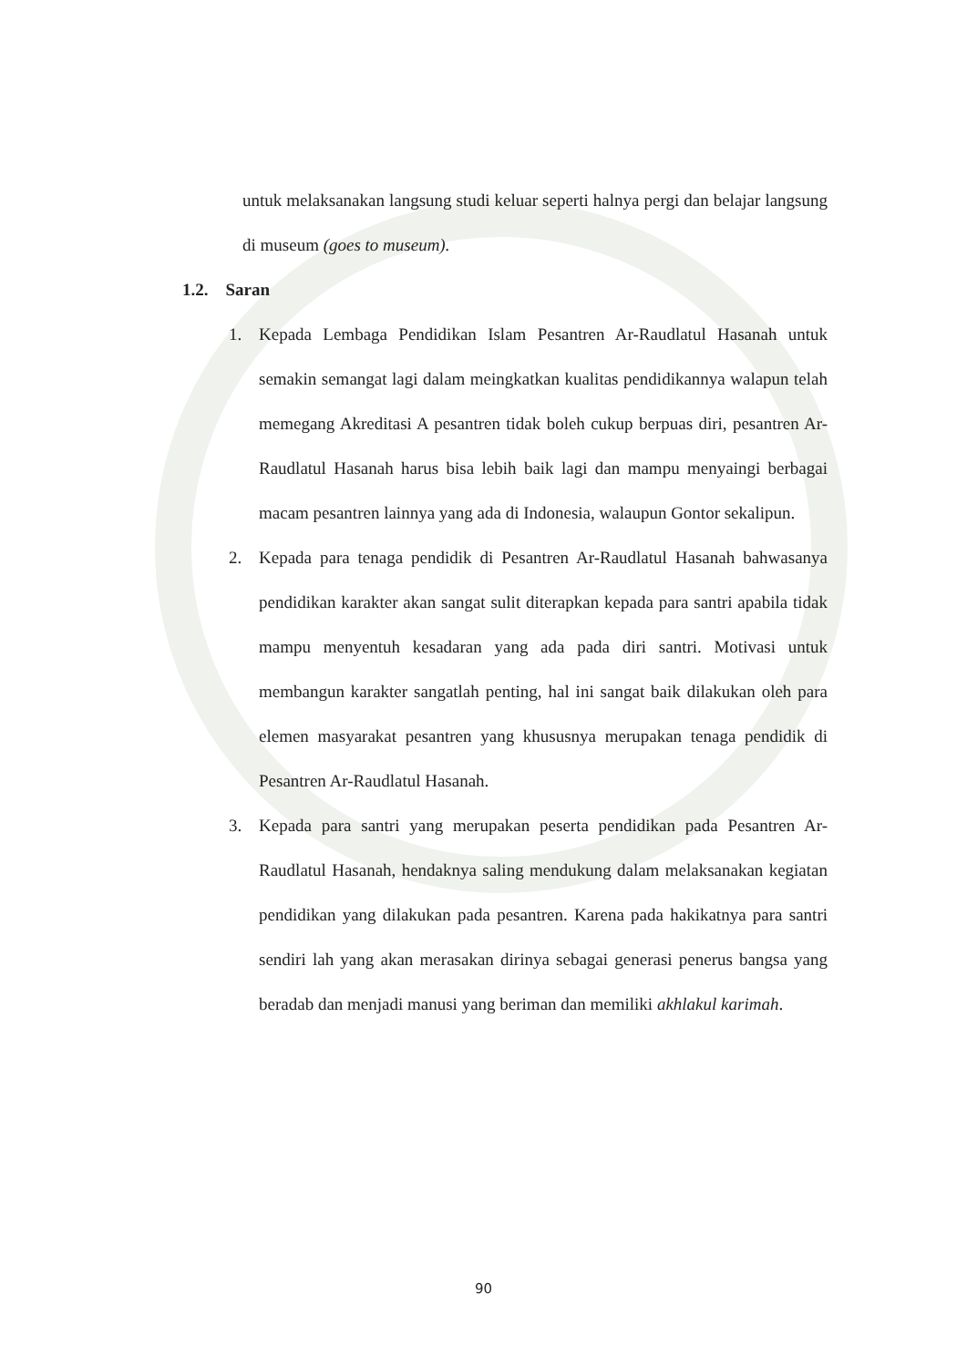untuk melaksanakan langsung studi keluar seperti halnya pergi dan belajar langsung di museum (goes to museum).
1.2. Saran
1. Kepada Lembaga Pendidikan Islam Pesantren Ar-Raudlatul Hasanah untuk semakin semangat lagi dalam meingkatkan kualitas pendidikannya walapun telah memegang Akreditasi A pesantren tidak boleh cukup berpuas diri, pesantren Ar-Raudlatul Hasanah harus bisa lebih baik lagi dan mampu menyaingi berbagai macam pesantren lainnya yang ada di Indonesia, walaupun Gontor sekalipun.
2. Kepada para tenaga pendidik di Pesantren Ar-Raudlatul Hasanah bahwasanya pendidikan karakter akan sangat sulit diterapkan kepada para santri apabila tidak mampu menyentuh kesadaran yang ada pada diri santri. Motivasi untuk membangun karakter sangatlah penting, hal ini sangat baik dilakukan oleh para elemen masyarakat pesantren yang khususnya merupakan tenaga pendidik di Pesantren Ar-Raudlatul Hasanah.
3. Kepada para santri yang merupakan peserta pendidikan pada Pesantren Ar-Raudlatul Hasanah, hendaknya saling mendukung dalam melaksanakan kegiatan pendidikan yang dilakukan pada pesantren. Karena pada hakikatnya para santri sendiri lah yang akan merasakan dirinya sebagai generasi penerus bangsa yang beradab dan menjadi manusi yang beriman dan memiliki akhlakul karimah.
90